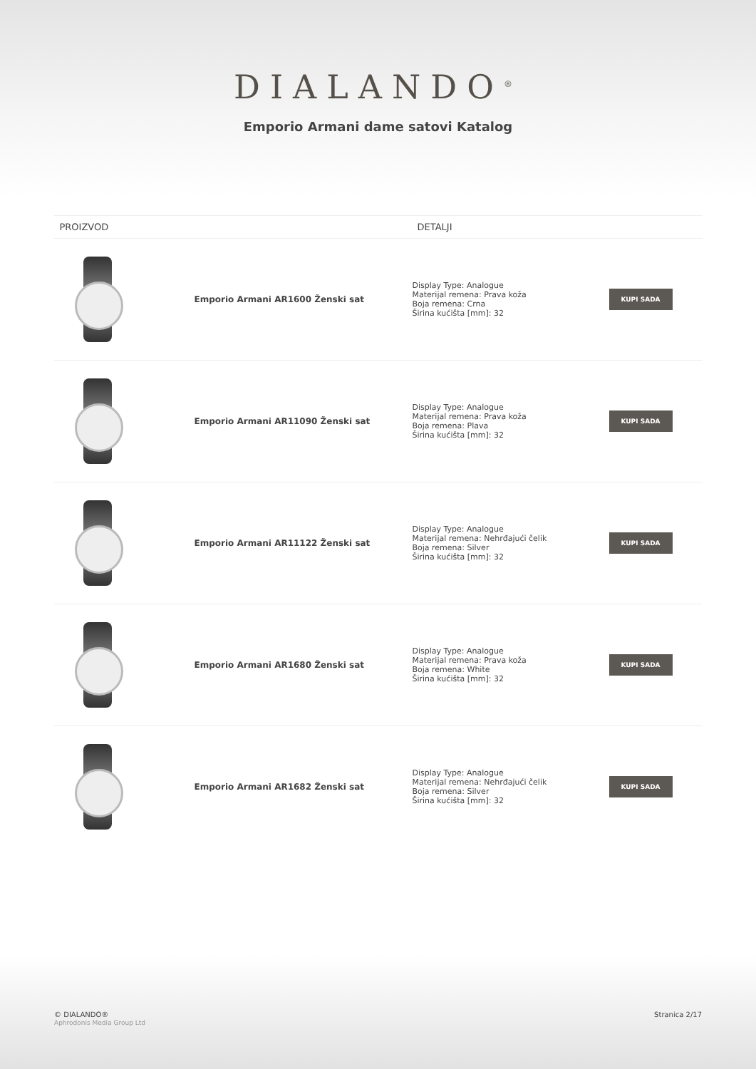DIALANDO<sup>®</sup>
Emporio Armani dame satovi Katalog
| PROIZVOD | | DETALJI | |
| --- | --- | --- | --- |
| | Emporio Armani AR1600 Ženski sat | Display Type: Analogue Materijal remena: Prava koža Boja remena: Crna Širina kućišta [mm]: 32 | KUPI SADA |
| | Emporio Armani AR11090 Ženski sat | Display Type: Analogue Materijal remena: Prava koža Boja remena: Plava Širina kućišta [mm]: 32 | KUPI SADA |
| | Emporio Armani AR11122 Ženski sat | Display Type: Analogue Materijal remena: Nehrđajući čelik Boja remena: Silver Širina kućišta [mm]: 32 | KUPI SADA |
| | Emporio Armani AR1680 Ženski sat | Display Type: Analogue Materijal remena: Prava koža Boja remena: White Širina kućišta [mm]: 32 | KUPI SADA |
| | Emporio Armani AR1682 Ženski sat | Display Type: Analogue Materijal remena: Nehrđajući čelik Boja remena: Silver Širina kućišta [mm]: 32 | KUPI SADA |
© DIALANDO®
Aphrodonis Media Group Ltd
Stranica 2/17